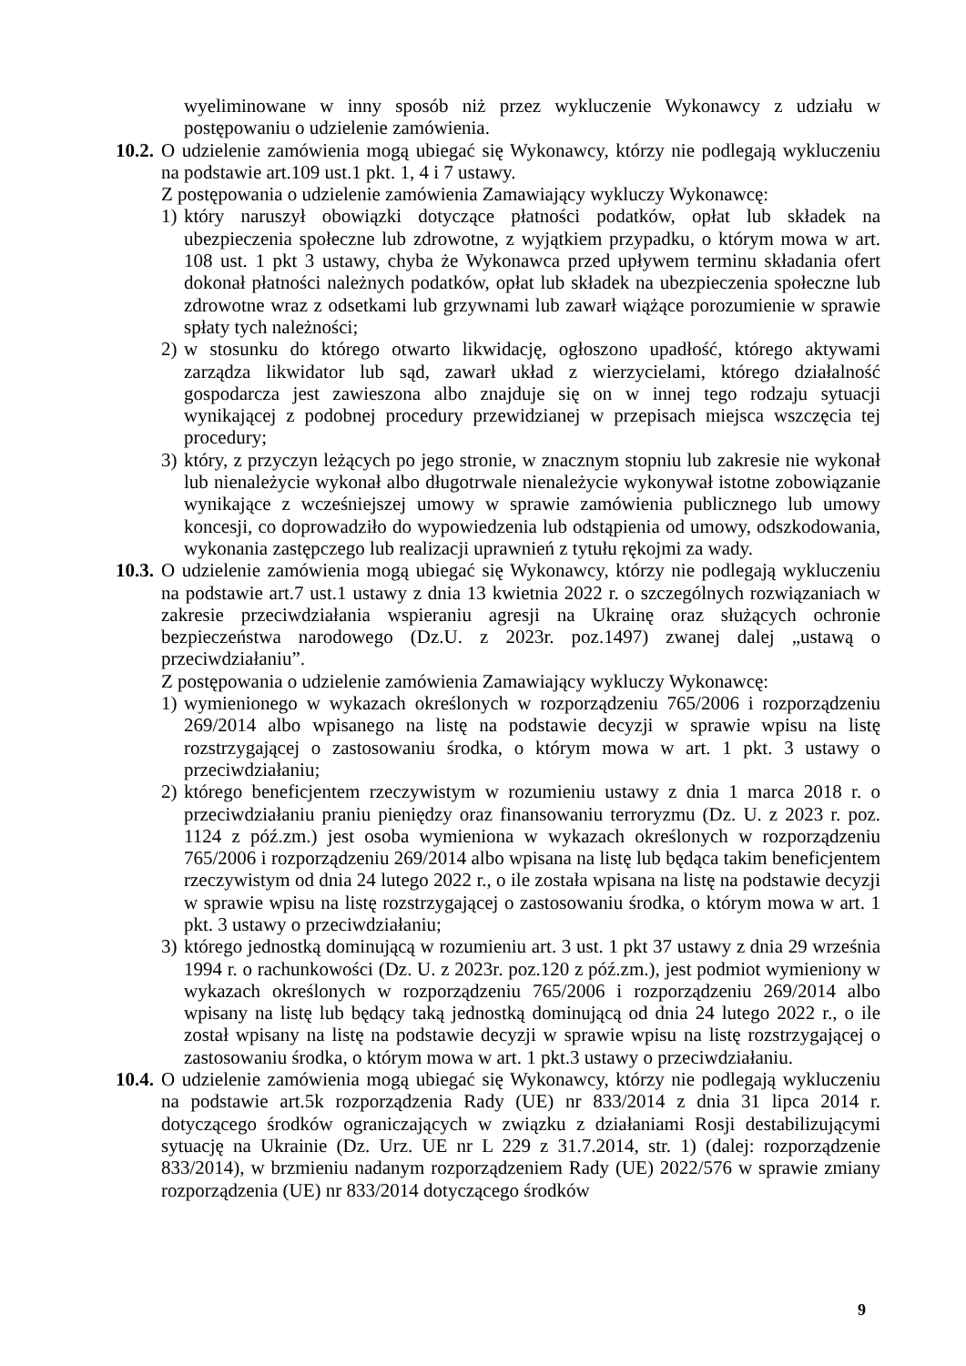wyeliminowane w inny sposób niż przez wykluczenie Wykonawcy z udziału w postępowaniu o udzielenie zamówienia.
10.2.
O udzielenie zamówienia mogą ubiegać się Wykonawcy, którzy nie podlegają wykluczeniu na podstawie art.109 ust.1 pkt. 1, 4 i 7 ustawy.
Z postępowania o udzielenie zamówienia Zamawiający wykluczy Wykonawcę:
1)
który naruszył obowiązki dotyczące płatności podatków, opłat lub składek na ubezpieczenia społeczne lub zdrowotne, z wyjątkiem przypadku, o którym mowa w art. 108 ust. 1 pkt 3 ustawy, chyba że Wykonawca przed upływem terminu składania ofert dokonał płatności należnych podatków, opłat lub składek na ubezpieczenia społeczne lub zdrowotne wraz z odsetkami lub grzywnami lub zawarł wiążące porozumienie w sprawie spłaty tych należności;
2)
w stosunku do którego otwarto likwidację, ogłoszono upadłość, którego aktywami zarządza likwidator lub sąd, zawarł układ z wierzycielami, którego działalność gospodarcza jest zawieszona albo znajduje się on w innej tego rodzaju sytuacji wynikającej z podobnej procedury przewidzianej w przepisach miejsca wszczęcia tej procedury;
3)
który, z przyczyn leżących po jego stronie, w znacznym stopniu lub zakresie nie wykonał lub nienależycie wykonał albo długotrwale nienależycie wykonywał istotne zobowiązanie wynikające z wcześniejszej umowy w sprawie zamówienia publicznego lub umowy koncesji, co doprowadziło do wypowiedzenia lub odstąpienia od umowy, odszkodowania, wykonania zastępczego lub realizacji uprawnień z tytułu rękojmi za wady.
10.3.
O udzielenie zamówienia mogą ubiegać się Wykonawcy, którzy nie podlegają wykluczeniu na podstawie art.7 ust.1 ustawy z dnia 13 kwietnia 2022 r. o szczególnych rozwiązaniach w zakresie przeciwdziałania wspieraniu agresji na Ukrainę oraz służących ochronie bezpieczeństwa narodowego (Dz.U. z 2023r. poz.1497) zwanej dalej „ustawą o przeciwdziałaniu”.
Z postępowania o udzielenie zamówienia Zamawiający wykluczy Wykonawcę:
1)
wymienionego w wykazach określonych w rozporządzeniu 765/2006 i rozporządzeniu 269/2014 albo wpisanego na listę na podstawie decyzji w sprawie wpisu na listę rozstrzygającej o zastosowaniu środka, o którym mowa w art. 1 pkt. 3 ustawy o przeciwdziałaniu;
2)
którego beneficjentem rzeczywistym w rozumieniu ustawy z dnia 1 marca 2018 r. o przeciwdziałaniu praniu pieniędzy oraz finansowaniu terroryzmu (Dz. U. z 2023 r. poz. 1124 z póź.zm.) jest osoba wymieniona w wykazach określonych w rozporządzeniu 765/2006 i rozporządzeniu 269/2014 albo wpisana na listę lub będąca takim beneficjentem rzeczywistym od dnia 24 lutego 2022 r., o ile została wpisana na listę na podstawie decyzji w sprawie wpisu na listę rozstrzygającej o zastosowaniu środka, o którym mowa w art. 1 pkt. 3 ustawy o przeciwdziałaniu;
3)
którego jednostką dominującą w rozumieniu art. 3 ust. 1 pkt 37 ustawy z dnia 29 września 1994 r. o rachunkowości (Dz. U. z 2023r. poz.120 z póź.zm.), jest podmiot wymieniony w wykazach określonych w rozporządzeniu 765/2006 i rozporządzeniu 269/2014 albo wpisany na listę lub będący taką jednostką dominującą od dnia 24 lutego 2022 r., o ile został wpisany na listę na podstawie decyzji w sprawie wpisu na listę rozstrzygającej o zastosowaniu środka, o którym mowa w art. 1 pkt.3 ustawy o przeciwdziałaniu.
10.4.
O udzielenie zamówienia mogą ubiegać się Wykonawcy, którzy nie podlegają wykluczeniu na podstawie art.5k rozporządzenia Rady (UE) nr 833/2014 z dnia 31 lipca 2014 r. dotyczącego środków ograniczających w związku z działaniami Rosji destabilizującymi sytuację na Ukrainie (Dz. Urz. UE nr L 229 z 31.7.2014, str. 1) (dalej: rozporządzenie 833/2014), w brzmieniu nadanym rozporządzeniem Rady (UE) 2022/576 w sprawie zmiany rozporządzenia (UE) nr 833/2014 dotyczącego środków
9